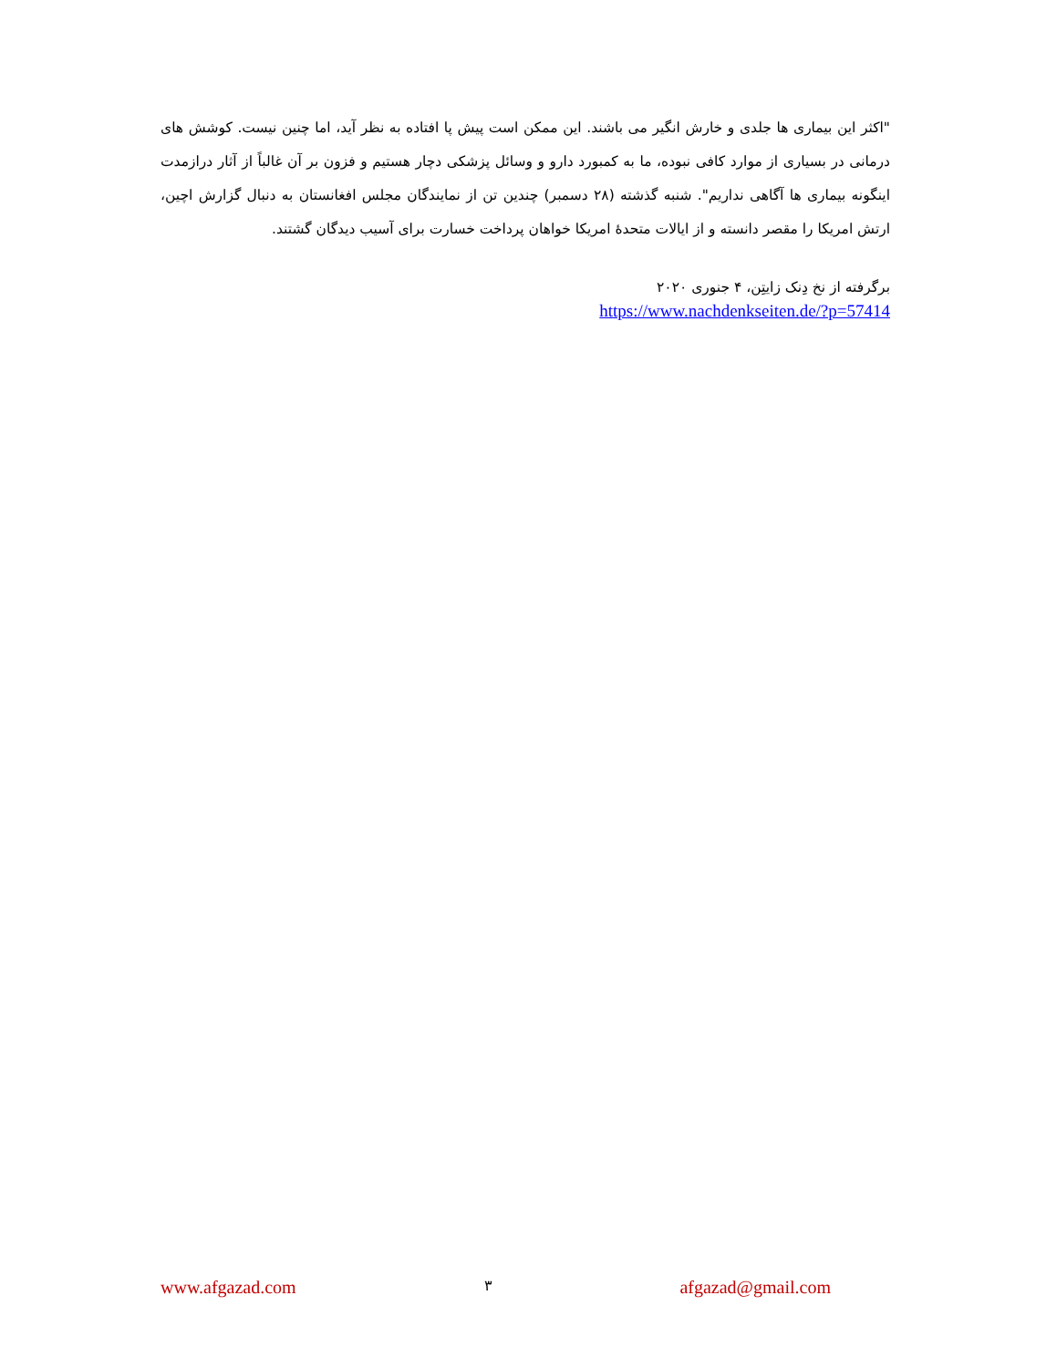"اکثر این بیماری ها جلدی و خارش انگیر می باشند. این ممکن است پیش پا افتاده به نظر آید، اما چنین نیست. کوشش های درمانی در بسیاری از موارد کافی نبوده، ما به کمبورد دارو و وسائل پزشکی دچار هستیم و فزون بر آن غالباً از آثار درازمدت اینگونه بیماری ها آگاهی نداریم". شنبه گذشته (۲۸ دسمبر) چندین تن از نمایندگان مجلس افغانستان به دنبال گزارش اچین، ارتش امریکا را مقصر دانسته و از ایالات متحدۀ امریکا خواهان پرداخت خسارت برای آسیب دیدگان گشتند.
برگرفته از نخ دِنک زایتِن، ۴ جنوری ۲۰۲۰
https://www.nachdenkseiten.de/?p=57414
www.afgazad.com ۳ afgazad@gmail.com